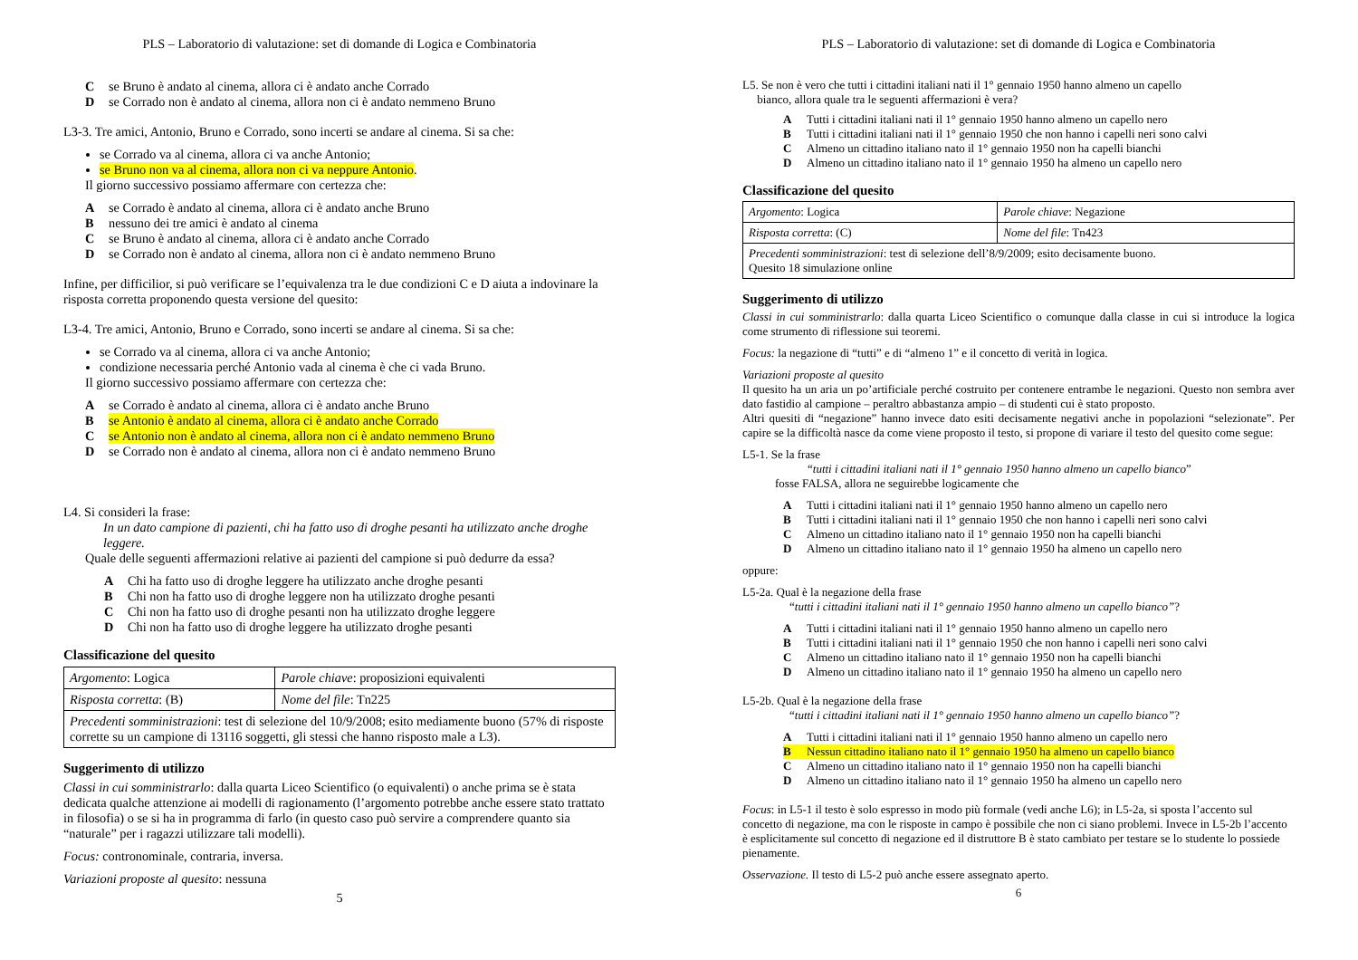PLS – Laboratorio di valutazione: set di domande di Logica e Combinatoria
Cse Bruno è andato al cinema, allora ci è andato anche Corrado
Dse Corrado non è andato al cinema, allora non ci è andato nemmeno Bruno
L3-3. Tre amici, Antonio, Bruno e Corrado, sono incerti se andare al cinema. Si sa che:
se Corrado va al cinema, allora ci va anche Antonio;
se Bruno non va al cinema, allora non ci va neppure Antonio.
Il giorno successivo possiamo affermare con certezza che:
Ase Corrado è andato al cinema, allora ci è andato anche Bruno
Bnessuno dei tre amici è andato al cinema
Cse Bruno è andato al cinema, allora ci è andato anche Corrado
Dse Corrado non è andato al cinema, allora non ci è andato nemmeno Bruno
Infine, per difficilior, si può verificare se l’equivalenza tra le due condizioni C e D aiuta a indovinare la risposta corretta proponendo questa versione del quesito:
L3-4. Tre amici, Antonio, Bruno e Corrado, sono incerti se andare al cinema. Si sa che:
se Corrado va al cinema, allora ci va anche Antonio;
condizione necessaria perché Antonio vada al cinema è che ci vada Bruno.
Il giorno successivo possiamo affermare con certezza che:
Ase Corrado è andato al cinema, allora ci è andato anche Bruno
Bse Antonio è andato al cinema, allora ci è andato anche Corrado
Cse Antonio non è andato al cinema, allora non ci è andato nemmeno Bruno
Dse Corrado non è andato al cinema, allora non ci è andato nemmeno Bruno
L4. Si consideri la frase:
In un dato campione di pazienti, chi ha fatto uso di droghe pesanti ha utilizzato anche droghe leggere.
Quale delle seguenti affermazioni relative ai pazienti del campione si può dedurre da essa?
A Chi ha fatto uso di droghe leggere ha utilizzato anche droghe pesanti
B Chi non ha fatto uso di droghe leggere non ha utilizzato droghe pesanti
C Chi non ha fatto uso di droghe pesanti non ha utilizzato droghe leggere
D Chi non ha fatto uso di droghe leggere ha utilizzato droghe pesanti
Classificazione del quesito
| Argomento : Logica | Parole chiave : proposizioni equivalenti |
| Risposta corretta : (B) | Nome del file : Tn225 |
| Precedenti somministrazioni : test di selezione del 10/9/2008; esito mediamente buono (57% di risposte corrette su un campione di 13116 soggetti, gli stessi che hanno risposto male a L3). | |
Suggerimento di utilizzo
Classi in cui somministrarlo: dalla quarta Liceo Scientifico (o equivalenti) o anche prima se è stata dedicata qualche attenzione ai modelli di ragionamento (l’argomento potrebbe anche essere stato trattato in filosofia) o se si ha in programma di farlo (in questo caso può servire a comprendere quanto sia “naturale” per i ragazzi utilizzare tali modelli).
Focus: contronominale, contraria, inversa.
Variazioni proposte al quesito: nessuna
5
PLS – Laboratorio di valutazione: set di domande di Logica e Combinatoria
L5. Se non è vero che tutti i cittadini italiani nati il 1° gennaio 1950 hanno almeno un capello
bianco, allora quale tra le seguenti affermazioni è vera?
A Tutti i cittadini italiani nati il 1° gennaio 1950 hanno almeno un capello nero
B Tutti i cittadini italiani nati il 1° gennaio 1950 che non hanno i capelli neri sono calvi
C Almeno un cittadino italiano nato il 1° gennaio 1950 non ha capelli bianchi
D Almeno un cittadino italiano nato il 1° gennaio 1950 ha almeno un capello nero
Classificazione del quesito
| Argomento : Logica | Parole chiave : Negazione |
| Risposta corretta : (C) | Nome del file : Tn423 |
| Precedenti somministrazioni : test di selezione dell’8/9/2009; esito decisamente buono. Quesito 18 simulazione online | |
Suggerimento di utilizzo
Classi in cui somministrarlo: dalla quarta Liceo Scientifico o comunque dalla classe in cui si introduce la logica come strumento di riflessione sui teoremi.
Focus: la negazione di “tutti” e di “almeno 1” e il concetto di verità in logica.
Variazioni proposte al quesito
Il quesito ha un aria un po’artificiale perché costruito per contenere entrambe le negazioni. Questo non sembra aver dato fastidio al campione – peraltro abbastanza ampio – di studenti cui è stato proposto.
Altri quesiti di “negazione” hanno invece dato esiti decisamente negativi anche in popolazioni “selezionate”. Per capire se la difficoltà nasce da come viene proposto il testo, si propone di variare il testo del quesito come segue:
L5-1. Se la frase
“tutti i cittadini italiani nati il 1° gennaio 1950 hanno almeno un capello bianco”
fosse FALSA, allora ne seguirebbe logicamente che
A Tutti i cittadini italiani nati il 1° gennaio 1950 hanno almeno un capello nero
B Tutti i cittadini italiani nati il 1° gennaio 1950 che non hanno i capelli neri sono calvi
C Almeno un cittadino italiano nato il 1° gennaio 1950 non ha capelli bianchi
D Almeno un cittadino italiano nato il 1° gennaio 1950 ha almeno un capello nero
oppure:
L5-2a. Qual è la negazione della frase
“tutti i cittadini italiani nati il 1° gennaio 1950 hanno almeno un capello bianco”?
A Tutti i cittadini italiani nati il 1° gennaio 1950 hanno almeno un capello nero
B Tutti i cittadini italiani nati il 1° gennaio 1950 che non hanno i capelli neri sono calvi
C Almeno un cittadino italiano nato il 1° gennaio 1950 non ha capelli bianchi
D Almeno un cittadino italiano nato il 1° gennaio 1950 ha almeno un capello nero
L5-2b. Qual è la negazione della frase
“tutti i cittadini italiani nati il 1° gennaio 1950 hanno almeno un capello bianco”?
A Tutti i cittadini italiani nati il 1° gennaio 1950 hanno almeno un capello nero
B Nessun cittadino italiano nato il 1° gennaio 1950 ha almeno un capello bianco
C Almeno un cittadino italiano nato il 1° gennaio 1950 non ha capelli bianchi
D Almeno un cittadino italiano nato il 1° gennaio 1950 ha almeno un capello nero
Focus: in L5-1 il testo è solo espresso in modo più formale (vedi anche L6); in L5-2a, si sposta l’accento sul concetto di negazione, ma con le risposte in campo è possibile che non ci siano problemi. Invece in L5-2b l’accento è esplicitamente sul concetto di negazione ed il distruttore B è stato cambiato per testare se lo studente lo possiede pienamente.
Osservazione. Il testo di L5-2 può anche essere assegnato aperto.
6